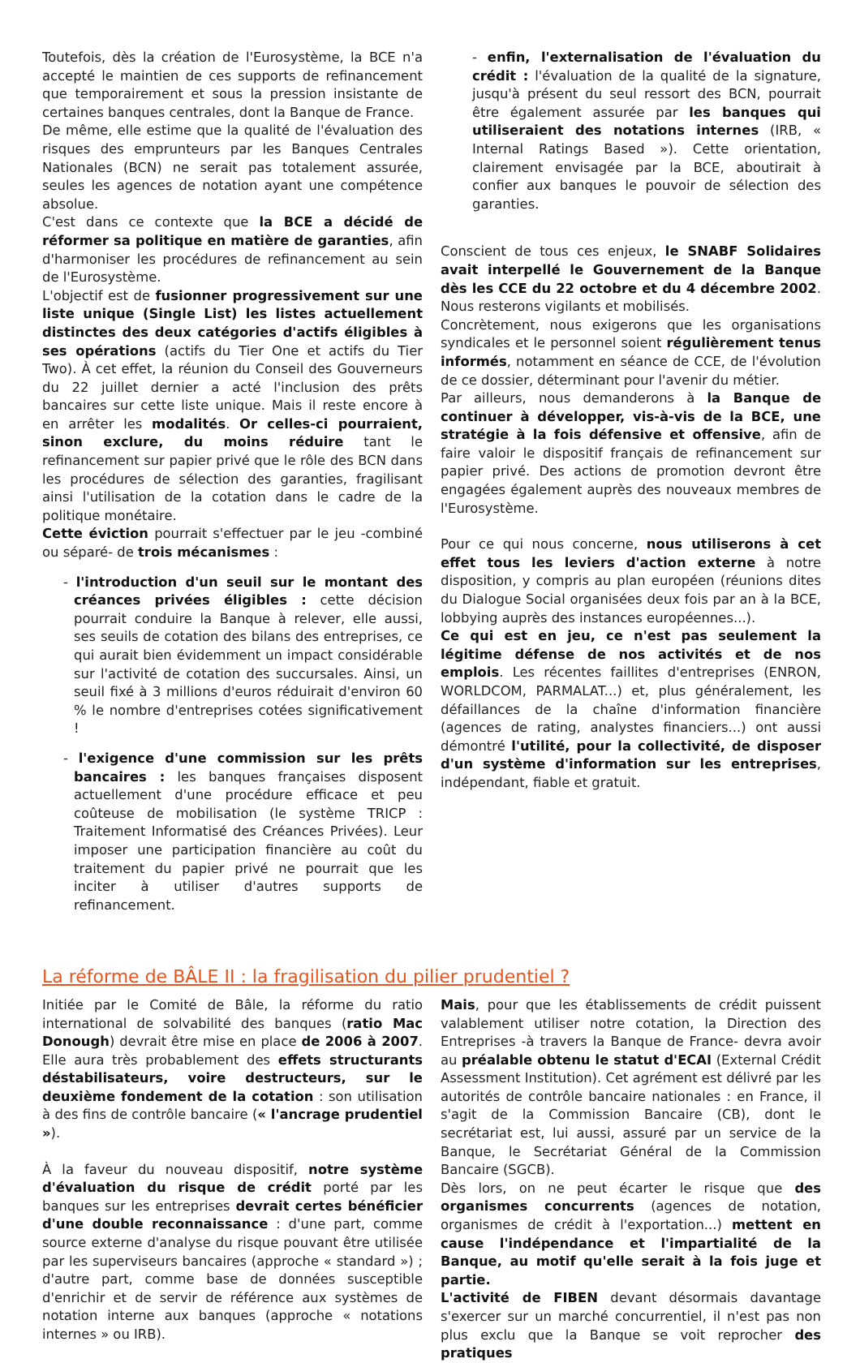Toutefois, dès la création de l'Eurosystème, la BCE n'a accepté le maintien de ces supports de refinancement que temporairement et sous la pression insistante de certaines banques centrales, dont la Banque de France.
De même, elle estime que la qualité de l'évaluation des risques des emprunteurs par les Banques Centrales Nationales (BCN) ne serait pas totalement assurée, seules les agences de notation ayant une compétence absolue.
C'est dans ce contexte que la BCE a décidé de réformer sa politique en matière de garanties, afin d'harmoniser les procédures de refinancement au sein de l'Eurosystème.
L'objectif est de fusionner progressivement sur une liste unique (Single List) les listes actuellement distinctes des deux catégories d'actifs éligibles à ses opérations (actifs du Tier One et actifs du Tier Two). À cet effet, la réunion du Conseil des Gouverneurs du 22 juillet dernier a acté l'inclusion des prêts bancaires sur cette liste unique. Mais il reste encore à en arrêter les modalités. Or celles-ci pourraient, sinon exclure, du moins réduire tant le refinancement sur papier privé que le rôle des BCN dans les procédures de sélection des garanties, fragilisant ainsi l'utilisation de la cotation dans le cadre de la politique monétaire.
Cette éviction pourrait s'effectuer par le jeu -combiné ou séparé- de trois mécanismes :
- l'introduction d'un seuil sur le montant des créances privées éligibles : cette décision pourrait conduire la Banque à relever, elle aussi, ses seuils de cotation des bilans des entreprises, ce qui aurait bien évidemment un impact considérable sur l'activité de cotation des succursales. Ainsi, un seuil fixé à 3 millions d'euros réduirait d'environ 60 % le nombre d'entreprises cotées significativement !
- l'exigence d'une commission sur les prêts bancaires : les banques françaises disposent actuellement d'une procédure efficace et peu coûteuse de mobilisation (le système TRICP : Traitement Informatisé des Créances Privées). Leur imposer une participation financière au coût du traitement du papier privé ne pourrait que les inciter à utiliser d'autres supports de refinancement.
- enfin, l'externalisation de l'évaluation du crédit : l'évaluation de la qualité de la signature, jusqu'à présent du seul ressort des BCN, pourrait être également assurée par les banques qui utiliseraient des notations internes (IRB, « Internal Ratings Based »). Cette orientation, clairement envisagée par la BCE, aboutirait à confier aux banques le pouvoir de sélection des garanties.
Conscient de tous ces enjeux, le SNABF Solidaires avait interpellé le Gouvernement de la Banque dès les CCE du 22 octobre et du 4 décembre 2002. Nous resterons vigilants et mobilisés.
Concrètement, nous exigerons que les organisations syndicales et le personnel soient régulièrement tenus informés, notamment en séance de CCE, de l'évolution de ce dossier, déterminant pour l'avenir du métier.
Par ailleurs, nous demanderons à la Banque de continuer à développer, vis-à-vis de la BCE, une stratégie à la fois défensive et offensive, afin de faire valoir le dispositif français de refinancement sur papier privé. Des actions de promotion devront être engagées également auprès des nouveaux membres de l'Eurosystème.
Pour ce qui nous concerne, nous utiliserons à cet effet tous les leviers d'action externe à notre disposition, y compris au plan européen (réunions dites du Dialogue Social organisées deux fois par an à la BCE, lobbying auprès des instances européennes...).
Ce qui est en jeu, ce n'est pas seulement la légitime défense de nos activités et de nos emplois. Les récentes faillites d'entreprises (ENRON, WORLDCOM, PARMALAT...) et, plus généralement, les défaillances de la chaîne d'information financière (agences de rating, analystes financiers...) ont aussi démontré l'utilité, pour la collectivité, de disposer d'un système d'information sur les entreprises, indépendant, fiable et gratuit.
La réforme de BÂLE II : la fragilisation du pilier prudentiel ?
Initiée par le Comité de Bâle, la réforme du ratio international de solvabilité des banques (ratio Mac Donough) devrait être mise en place de 2006 à 2007. Elle aura très probablement des effets structurants déstabilisateurs, voire destructeurs, sur le deuxième fondement de la cotation : son utilisation à des fins de contrôle bancaire (« l'ancrage prudentiel »).
À la faveur du nouveau dispositif, notre système d'évaluation du risque de crédit porté par les banques sur les entreprises devrait certes bénéficier d'une double reconnaissance : d'une part, comme source externe d'analyse du risque pouvant être utilisée par les superviseurs bancaires (approche « standard ») ; d'autre part, comme base de données susceptible d'enrichir et de servir de référence aux systèmes de notation interne aux banques (approche « notations internes » ou IRB).
Mais, pour que les établissements de crédit puissent valablement utiliser notre cotation, la Direction des Entreprises -à travers la Banque de France- devra avoir au préalable obtenu le statut d'ECAI (External Crédit Assessment Institution). Cet agrément est délivré par les autorités de contrôle bancaire nationales : en France, il s'agit de la Commission Bancaire (CB), dont le secrétariat est, lui aussi, assuré par un service de la Banque, le Secrétariat Général de la Commission Bancaire (SGCB).
Dès lors, on ne peut écarter le risque que des organismes concurrents (agences de notation, organismes de crédit à l'exportation...) mettent en cause l'indépendance et l'impartialité de la Banque, au motif qu'elle serait à la fois juge et partie.
L'activité de FIBEN devant désormais davantage s'exercer sur un marché concurrentiel, il n'est pas non plus exclu que la Banque se voit reprocher des pratiques